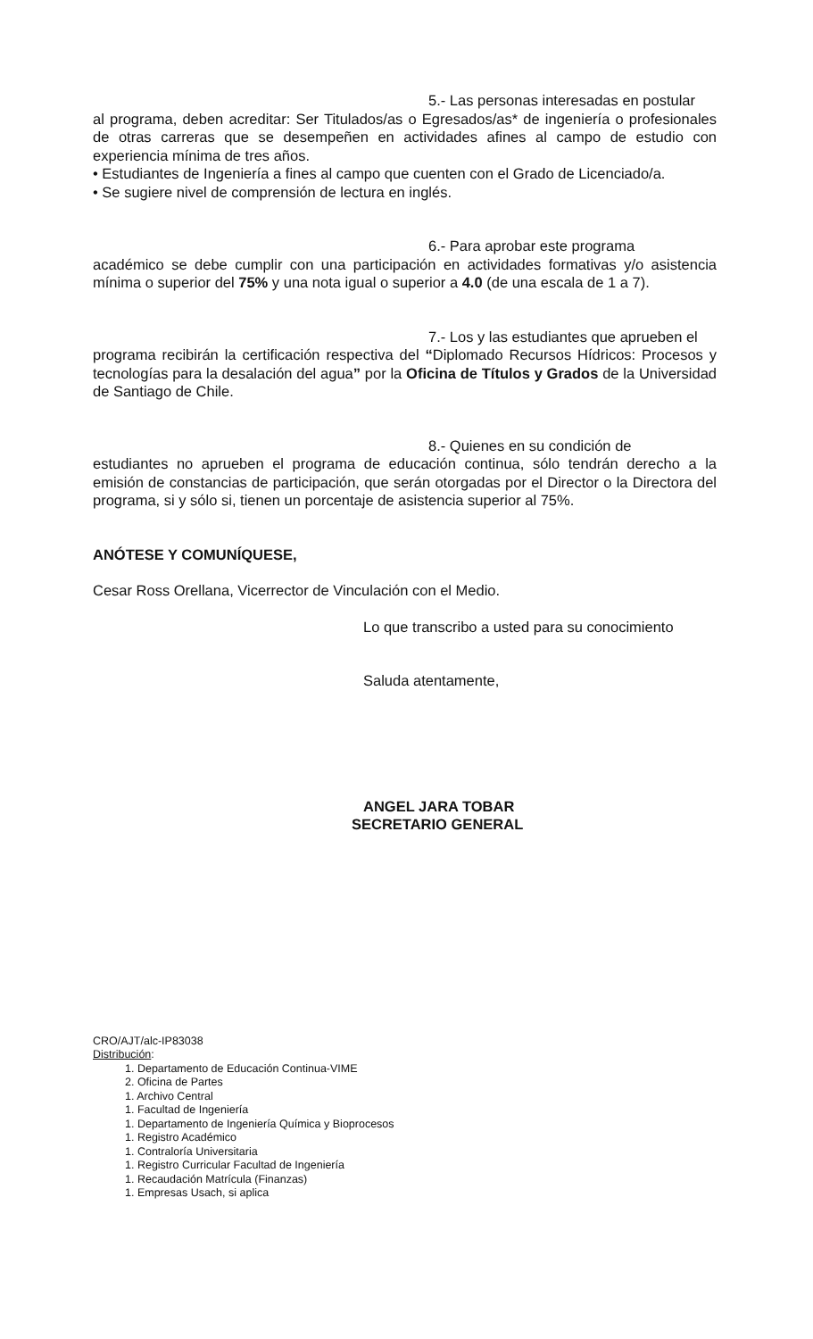5.- Las personas interesadas en postular
al programa, deben acreditar: Ser Titulados/as o Egresados/as* de ingeniería o profesionales de otras carreras que se desempeñen en actividades afines al campo de estudio con experiencia mínima de tres años.
• Estudiantes de Ingeniería a fines al campo que cuenten con el Grado de Licenciado/a.
• Se sugiere nivel de comprensión de lectura en inglés.
6.- Para aprobar este programa
académico se debe cumplir con una participación en actividades formativas y/o asistencia mínima o superior del 75% y una nota igual o superior a 4.0 (de una escala de 1 a 7).
7.- Los y las estudiantes que aprueben el
programa recibirán la certificación respectiva del “Diplomado Recursos Hídricos: Procesos y tecnologías para la desalación del agua” por la Oficina de Títulos y Grados de la Universidad de Santiago de Chile.
8.- Quienes en su condición de
estudiantes no aprueben el programa de educación continua, sólo tendrán derecho a la emisión de constancias de participación, que serán otorgadas por el Director o la Directora del programa, si y sólo si, tienen un porcentaje de asistencia superior al 75%.
ANÓTESE Y COMUNÍQUESE,
Cesar Ross Orellana, Vicerrector de Vinculación con el Medio.
Lo que transcribo a usted para su conocimiento
Saluda atentamente,
ANGEL JARA TOBAR
SECRETARIO GENERAL
CRO/AJT/alc-IP83038
Distribución:
1. Departamento de Educación Continua-VIME
2. Oficina de Partes
1. Archivo Central
1. Facultad de Ingeniería
1. Departamento de Ingeniería Química y Bioprocesos
1. Registro Académico
1. Contraloría Universitaria
1. Registro Curricular Facultad de Ingeniería
1. Recaudación Matrícula (Finanzas)
1. Empresas Usach, si aplica